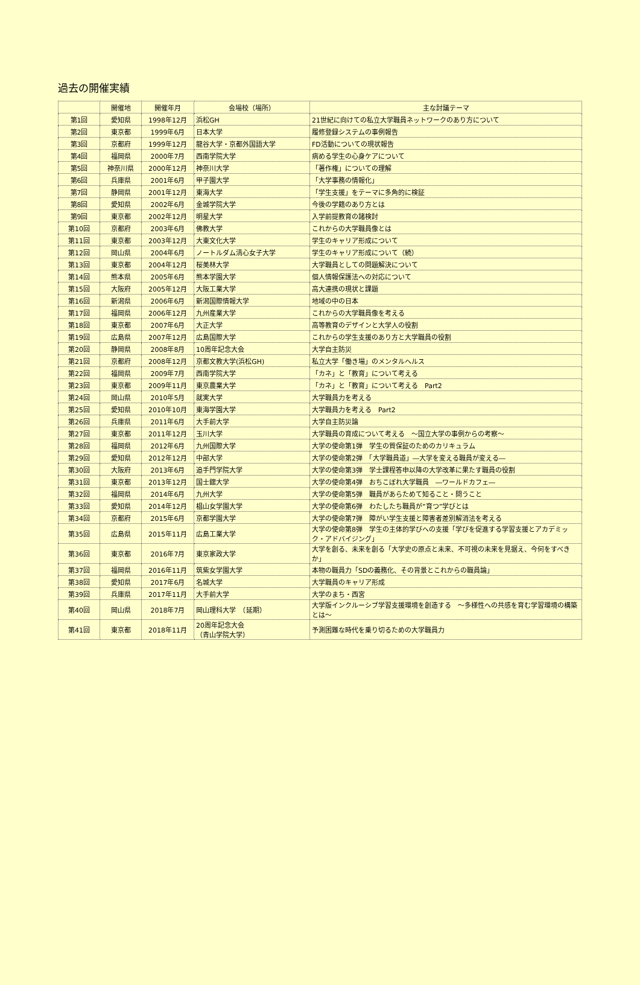過去の開催実績
| | 開催地 | 開催年月 | 会場校（場所） | 主な討議テーマ |
| --- | --- | --- | --- | --- |
| 第1回 | 愛知県 | 1998年12月 | 浜松GH | 21世紀に向けての私立大学職員ネットワークのあり方について |
| 第2回 | 東京都 | 1999年6月 | 日本大学 | 履修登録システムの事例報告 |
| 第3回 | 京都府 | 1999年12月 | 龍谷大学・京都外国語大学 | FD活動についての現状報告 |
| 第4回 | 福岡県 | 2000年7月 | 西南学院大学 | 病める学生の心身ケアについて |
| 第5回 | 神奈川県 | 2000年12月 | 神奈川大学 | 「著作権」についての理解 |
| 第6回 | 兵庫県 | 2001年6月 | 甲子園大学 | 「大学事務の情報化」 |
| 第7回 | 静岡県 | 2001年12月 | 東海大学 | 「学生支援」をテーマに多角的に検証 |
| 第8回 | 愛知県 | 2002年6月 | 金城学院大学 | 今後の学籍のあり方とは |
| 第9回 | 東京都 | 2002年12月 | 明星大学 | 入学前提教育の諸検討 |
| 第10回 | 京都府 | 2003年6月 | 佛教大学 | これからの大学職員像とは |
| 第11回 | 東京都 | 2003年12月 | 大東文化大学 | 学生のキャリア形成について |
| 第12回 | 岡山県 | 2004年6月 | ノートルダム清心女子大学 | 学生のキャリア形成について（続） |
| 第13回 | 東京都 | 2004年12月 | 桜美林大学 | 大学職員としての問題解決について |
| 第14回 | 熊本県 | 2005年6月 | 熊本学園大学 | 個人情報保護法への対応について |
| 第15回 | 大阪府 | 2005年12月 | 大阪工業大学 | 高大連携の現状と課題 |
| 第16回 | 新潟県 | 2006年6月 | 新潟国際情報大学 | 地域の中の日本 |
| 第17回 | 福岡県 | 2006年12月 | 九州産業大学 | これからの大学職員像を考える |
| 第18回 | 東京都 | 2007年6月 | 大正大学 | 高等教育のデザインと大学人の役割 |
| 第19回 | 広島県 | 2007年12月 | 広島国際大学 | これからの学生支援のあり方と大学職員の役割 |
| 第20回 | 静岡県 | 2008年8月 | 10周年記念大会 | 大学自主防災 |
| 第21回 | 京都府 | 2008年12月 | 京都文教大学(浜松GH) | 私立大学「働き場」のメンタルヘルス |
| 第22回 | 福岡県 | 2009年7月 | 西南学院大学 | 「カネ」と「教育」について考える |
| 第23回 | 東京都 | 2009年11月 | 東京農業大学 | 「カネ」と「教育」について考える Part2 |
| 第24回 | 岡山県 | 2010年5月 | 就実大学 | 大学職員力を考える |
| 第25回 | 愛知県 | 2010年10月 | 東海学園大学 | 大学職員力を考える Part2 |
| 第26回 | 兵庫県 | 2011年6月 | 大手前大学 | 大学自主防災論 |
| 第27回 | 東京都 | 2011年12月 | 玉川大学 | 大学職員の育成について考える ～国立大学の事例からの考察～ |
| 第28回 | 福岡県 | 2012年6月 | 九州国際大学 | 大学の使命第1弾 学生の質保証のためのカリキュラム |
| 第29回 | 愛知県 | 2012年12月 | 中部大学 | 大学の使命第2弾 「大学職員道」―大学を変える職員が変える― |
| 第30回 | 大阪府 | 2013年6月 | 追手門学院大学 | 大学の使命第3弾 学士課程答申以降の大学改革に果たす職員の役割 |
| 第31回 | 東京都 | 2013年12月 | 国士舘大学 | 大学の使命第4弾 おちこぼれ大学職員 ―ワールドカフェ― |
| 第32回 | 福岡県 | 2014年6月 | 九州大学 | 大学の使命第5弾 職員があらためて知ること・問うこと |
| 第33回 | 愛知県 | 2014年12月 | 椙山女学園大学 | 大学の使命第6弾 わたしたち職員が”育つ”学びとは |
| 第34回 | 京都府 | 2015年6月 | 京都学園大学 | 大学の使命第7弾 障がい学生支援と障害者差別解消法を考える |
| 第35回 | 広島県 | 2015年11月 | 広島工業大学 | 大学の使命第8弾 学生の主体的学びへの支援「学びを促進する学習支援とアカデミック・アドバイジング」 |
| 第36回 | 東京都 | 2016年7月 | 東京家政大学 | 大学を創る、未来を創る「大学史の原点と未来、不可視の未来を見据え、今何をすべきか」 |
| 第37回 | 福岡県 | 2016年11月 | 筑紫女学園大学 | 本物の職員力「SDの義務化、その背景とこれからの職員論」 |
| 第38回 | 愛知県 | 2017年6月 | 名城大学 | 大学職員のキャリア形成 |
| 第39回 | 兵庫県 | 2017年11月 | 大手前大学 | 大学のまち・西宮 |
| 第40回 | 岡山県 | 2018年7月 | 岡山理科大学 （延期） | 大学版インクルーシブ学習支援環境を創造する ～多様性への共感を育む学習環境の構築とは～ |
| 第41回 | 東京都 | 2018年11月 | 20周年記念大会 （青山学院大学） | 予測困難な時代を乗り切るための大学職員力 |